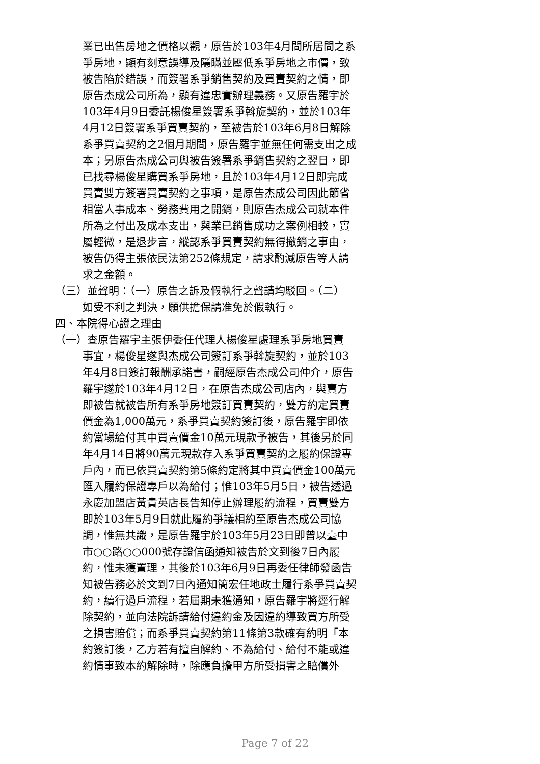業已出售房地之價格以觀，原告於103年4月間所居間之系爭房地，顯有刻意誤導及隱瞞並壓低系爭房地之市價，致被告陷於錯誤，而簽署系爭銷售契約及買賣契約之情，即原告杰成公司所為，顯有違忠實辦理義務。又原告羅宇於103年4月9日委託楊俊星簽署系爭斡旋契約，並於103年4月12日簽署系爭買賣契約，至被告於103年6月8日解除系爭買賣契約之2個月期間，原告羅宇並無任何需支出之成本；另原告杰成公司與被告簽署系爭銷售契約之翌日，即已找尋楊俊星購買系爭房地，且於103年4月12日即完成買賣雙方簽署買賣契約之事項，是原告杰成公司因此節省相當人事成本、勞務費用之開銷，則原告杰成公司就本件所為之付出及成本支出，與業已銷售成功之案例相較，實屬輕微，是退步言，縱認系爭買賣契約無得撤銷之事由，被告仍得主張依民法第252條規定，請求酌減原告等人請求之金額。
（三）並聲明：（一）原告之訴及假執行之聲請均駁回。（二）
如受不利之判決，願供擔保請准免於假執行。
四、本院得心證之理由
（一）查原告羅宇主張伊委任代理人楊俊星處理系爭房地買賣
事宜，楊俊星遂與杰成公司簽訂系爭斡旋契約，並於103年4月8日簽訂報酬承諾書，嗣經原告杰成公司仲介，原告羅宇遂於103年4月12日，在原告杰成公司店內，與賣方即被告就被告所有系爭房地簽訂買賣契約，雙方約定買賣價金為1,000萬元，系爭買賣契約簽訂後，原告羅宇即依約當場給付其中買賣價金10萬元現款予被告，其後另於同年4月14日將90萬元現款存入系爭買賣契約之履約保證專戶內，而已依買賣契約第5條約定將其中買賣價金100萬元匯入履約保證專戶以為給付；惟103年5月5日，被告透過永慶加盟店黃貴英店長告知停止辦理履約流程，買賣雙方即於103年5月9日就此履約爭議相約至原告杰成公司協調，惟無共識，是原告羅宇於103年5月23日即曾以臺中市○○路○○000號存證信函通知被告於文到後7日內履約，惟未獲置理，其後於103年6月9日再委任律師發函告知被告務必於文到7日內通知簡宏任地政士履行系爭買賣契約，續行過戶流程，若屆期未獲通知，原告羅宇將逕行解除契約，並向法院訴請給付違約金及因違約導致買方所受之損害賠償；而系爭買賣契約第11條第3款確有約明「本約簽訂後，乙方若有擅自解約、不為給付、給付不能或違約情事致本約解除時，除應負擔甲方所受損害之賠償外
Page 7 of 22